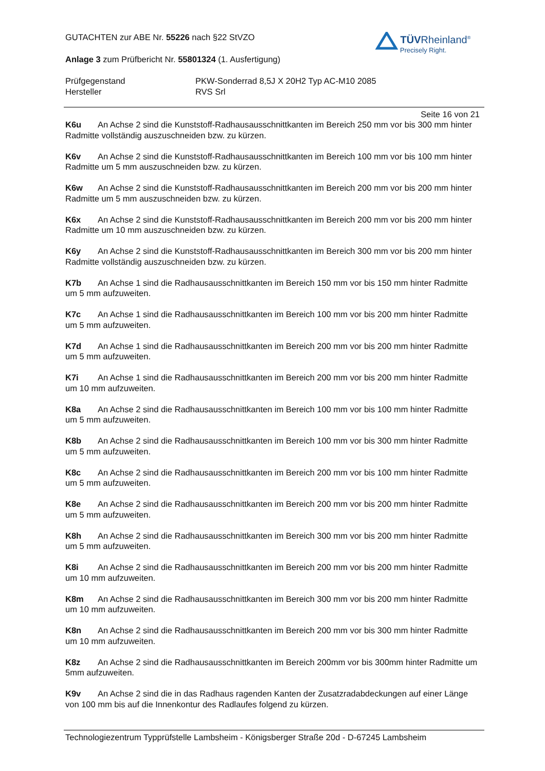GUTACHTEN zur ABE Nr. 55226 nach §22 StVZO
Anlage 3 zum Prüfbericht Nr. 55801324 (1. Ausfertigung)
Prüfgegenstand PKW-Sonderrad 8,5J X 20H2 Typ AC-M10 2085
Hersteller RVS Srl
TÜVRheinland<sup>®</sup>
Precisely Right.
Seite 16 von 21
K6u An Achse 2 sind die Kunststoff-Radhausausschnittkanten im Bereich 250 mm vor bis 300 mm hinter Radmitte vollständig auszuschneiden bzw. zu kürzen.
K6v An Achse 2 sind die Kunststoff-Radhausausschnittkanten im Bereich 100 mm vor bis 100 mm hinter Radmitte um 5 mm auszuschneiden bzw. zu kürzen.
K6w An Achse 2 sind die Kunststoff-Radhausausschnittkanten im Bereich 200 mm vor bis 200 mm hinter Radmitte um 5 mm auszuschneiden bzw. zu kürzen.
K6x An Achse 2 sind die Kunststoff-Radhausausschnittkanten im Bereich 200 mm vor bis 200 mm hinter Radmitte um 10 mm auszuschneiden bzw. zu kürzen.
K6y An Achse 2 sind die Kunststoff-Radhausausschnittkanten im Bereich 300 mm vor bis 200 mm hinter Radmitte vollständig auszuschneiden bzw. zu kürzen.
K7b An Achse 1 sind die Radhausausschnittkanten im Bereich 150 mm vor bis 150 mm hinter Radmitte um 5 mm aufzuweiten.
K7c An Achse 1 sind die Radhausausschnittkanten im Bereich 100 mm vor bis 200 mm hinter Radmitte um 5 mm aufzuweiten.
K7d An Achse 1 sind die Radhausausschnittkanten im Bereich 200 mm vor bis 200 mm hinter Radmitte um 5 mm aufzuweiten.
K7i An Achse 1 sind die Radhausausschnittkanten im Bereich 200 mm vor bis 200 mm hinter Radmitte um 10 mm aufzuweiten.
K8a An Achse 2 sind die Radhausausschnittkanten im Bereich 100 mm vor bis 100 mm hinter Radmitte um 5 mm aufzuweiten.
K8b An Achse 2 sind die Radhausausschnittkanten im Bereich 100 mm vor bis 300 mm hinter Radmitte um 5 mm aufzuweiten.
K8c An Achse 2 sind die Radhausausschnittkanten im Bereich 200 mm vor bis 100 mm hinter Radmitte um 5 mm aufzuweiten.
K8e An Achse 2 sind die Radhausausschnittkanten im Bereich 200 mm vor bis 200 mm hinter Radmitte um 5 mm aufzuweiten.
K8h An Achse 2 sind die Radhausausschnittkanten im Bereich 300 mm vor bis 200 mm hinter Radmitte um 5 mm aufzuweiten.
K8i An Achse 2 sind die Radhausausschnittkanten im Bereich 200 mm vor bis 200 mm hinter Radmitte um 10 mm aufzuweiten.
K8m An Achse 2 sind die Radhausausschnittkanten im Bereich 300 mm vor bis 200 mm hinter Radmitte um 10 mm aufzuweiten.
K8n An Achse 2 sind die Radhausausschnittkanten im Bereich 200 mm vor bis 300 mm hinter Radmitte um 10 mm aufzuweiten.
K8z An Achse 2 sind die Radhausausschnittkanten im Bereich 200mm vor bis 300mm hinter Radmitte um 5mm aufzuweiten.
K9v An Achse 2 sind die in das Radhaus ragenden Kanten der Zusatzradabdeckungen auf einer Länge von 100 mm bis auf die Innenkontur des Radlaufes folgend zu kürzen.
Technologiezentrum Typprüfstelle Lambsheim - Königsberger Straße 20d - D-67245 Lambsheim